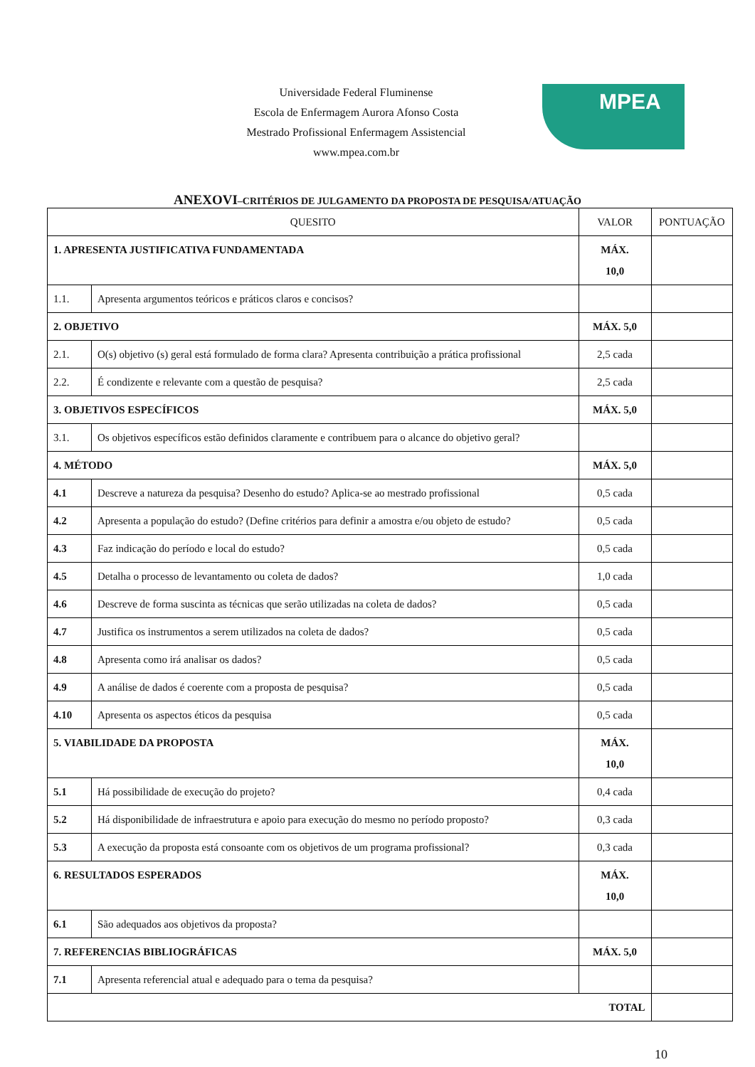Universidade Federal Fluminense
Escola de Enfermagem Aurora Afonso Costa
Mestrado Profissional Enfermagem Assistencial
www.mpea.com.br
MPEA
ANEXOVI–CRITÉRIOS DE JULGAMENTO DA PROPOSTA DE PESQUISA/ATUAÇÃO
| QUESITO | | VALOR | PONTUAÇÃO |
| --- | --- | --- | --- |
| 1. APRESENTA JUSTIFICATIVA FUNDAMENTADA | | MÁX. 10,0 | |
| 1.1. | Apresenta argumentos teóricos e práticos claros e concisos? | | |
| 2. OBJETIVO | | MÁX. 5,0 | |
| 2.1. | O(s) objetivo (s) geral está formulado de forma clara? Apresenta contribuição a prática profissional | 2,5 cada | |
| 2.2. | É condizente e relevante com a questão de pesquisa? | 2,5 cada | |
| 3. OBJETIVOS ESPECÍFICOS | | MÁX. 5,0 | |
| 3.1. | Os objetivos específicos estão definidos claramente e contribuem para o alcance do objetivo geral? | | |
| 4. MÉTODO | | MÁX. 5,0 | |
| 4.1 | Descreve a natureza da pesquisa? Desenho do estudo? Aplica-se ao mestrado profissional | 0,5 cada | |
| 4.2 | Apresenta a população do estudo? (Define critérios para definir a amostra e/ou objeto de estudo? | 0,5 cada | |
| 4.3 | Faz indicação do período e local do estudo? | 0,5 cada | |
| 4.5 | Detalha o processo de levantamento ou coleta de dados? | 1,0 cada | |
| 4.6 | Descreve de forma suscinta as técnicas que serão utilizadas na coleta de dados? | 0,5 cada | |
| 4.7 | Justifica os instrumentos a serem utilizados na coleta de dados? | 0,5 cada | |
| 4.8 | Apresenta como irá analisar os dados? | 0,5 cada | |
| 4.9 | A análise de dados é coerente com a proposta de pesquisa? | 0,5 cada | |
| 4.10 | Apresenta os aspectos éticos da pesquisa | 0,5 cada | |
| 5. VIABILIDADE DA PROPOSTA | | MÁX. 10,0 | |
| 5.1 | Há possibilidade de execução do projeto? | 0,4 cada | |
| 5.2 | Há disponibilidade de infraestrutura e apoio para execução do mesmo no período proposto? | 0,3 cada | |
| 5.3 | A execução da proposta está consoante com os objetivos de um programa profissional? | 0,3 cada | |
| 6. RESULTADOS ESPERADOS | | MÁX. 10,0 | |
| 6.1 | São adequados aos objetivos da proposta? | | |
| 7. REFERENCIAS BIBLIOGRÁFICAS | | MÁX. 5,0 | |
| 7.1 | Apresenta referencial atual e adequado para o tema da pesquisa? | | |
| TOTAL | | | |
10